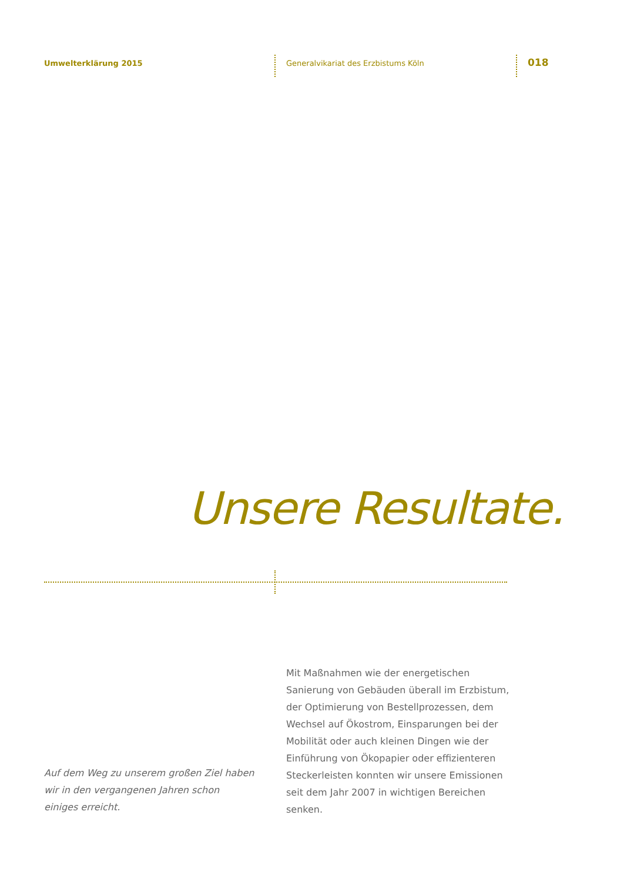Umwelterklärung 2015
Generalvikariat des Erzbistums Köln
018
Unsere Resultate.
Mit Maßnahmen wie der energetischen Sanierung von Gebäuden überall im Erzbistum, der Optimierung von Bestellprozessen, dem Wechsel auf Ökostrom, Einsparungen bei der Mobilität oder auch kleinen Dingen wie der Einführung von Ökopapier oder effizienteren Steckerleisten konnten wir unsere Emissionen seit dem Jahr 2007 in wichtigen Bereichen senken.
Auf dem Weg zu unserem großen Ziel haben wir in den vergangenen Jahren schon einiges erreicht.